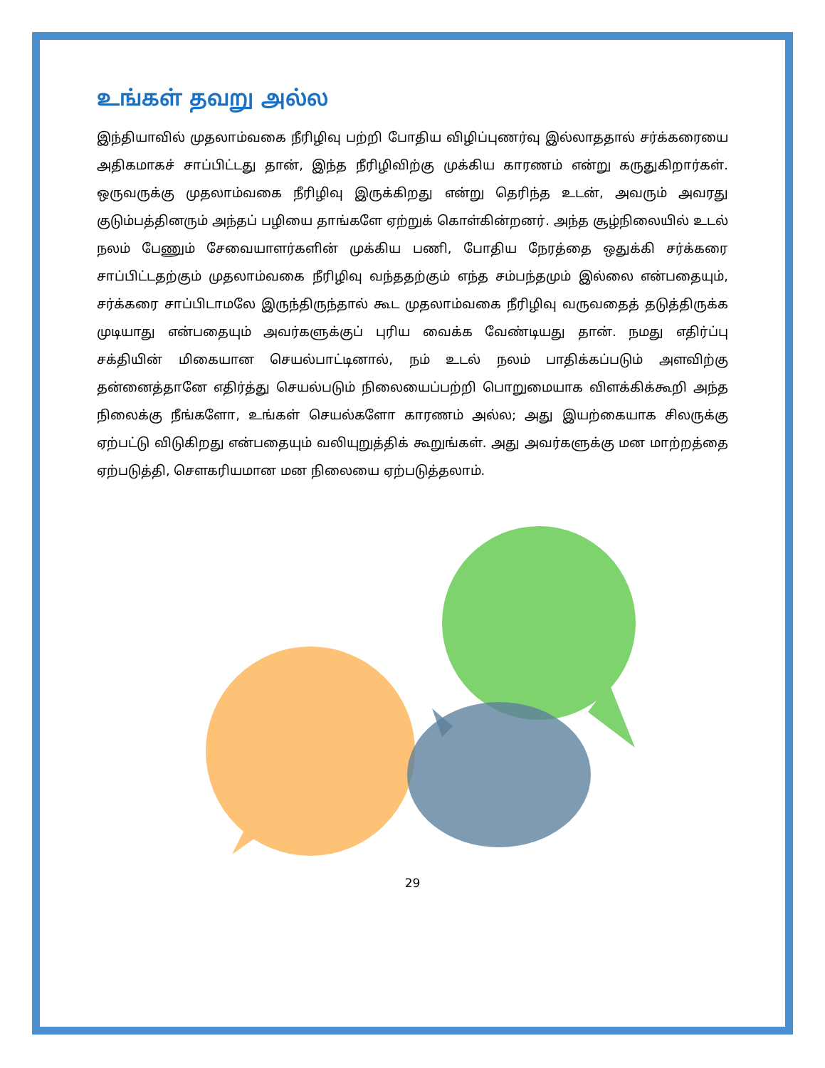உங்கள் தவறு அல்ல
இந்தியாவில் முதலாம்வகை நீரிழிவு பற்றி போதிய விழிப்புணர்வு இல்லாததால் சர்க்கரையை அதிகமாகச் சாப்பிட்டது தான், இந்த நீரிழிவிற்கு முக்கிய காரணம் என்று கருதுகிறார்கள். ஒருவருக்கு முதலாம்வகை நீரிழிவு இருக்கிறது என்று தெரிந்த உடன், அவரும் அவரது குடும்பத்தினரும் அந்தப் பழியை தாங்களே ஏற்றுக் கொள்கின்றனர். அந்த சூழ்நிலையில் உடல் நலம் பேணும் சேவையாளர்களின் முக்கிய பணி, போதிய நேரத்தை ஒதுக்கி சர்க்கரை சாப்பிட்டதற்கும் முதலாம்வகை நீரிழிவு வந்ததற்கும் எந்த சம்பந்தமும் இல்லை என்பதையும், சர்க்கரை சாப்பிடாமலே இருந்திருந்தால் கூட முதலாம்வகை நீரிழிவு வருவதைத் தடுத்திருக்க முடியாது என்பதையும் அவர்களுக்குப் புரிய வைக்க வேண்டியது தான். நமது எதிர்ப்பு சக்தியின் மிகையான செயல்பாட்டினால், நம் உடல் நலம் பாதிக்கப்படும் அளவிற்கு தன்னைத்தானே எதிர்த்து செயல்படும் நிலையைப்பற்றி பொறுமையாக விளக்கிக்கூறி அந்த நிலைக்கு நீங்களோ, உங்கள் செயல்களோ காரணம் அல்ல; அது இயற்கையாக சிலருக்கு ஏற்பட்டு விடுகிறது என்பதையும் வலியுறுத்திக் கூறுங்கள். அது அவர்களுக்கு மன மாற்றத்தை ஏற்படுத்தி, சௌகரியமான மன நிலையை ஏற்படுத்தலாம்.
29